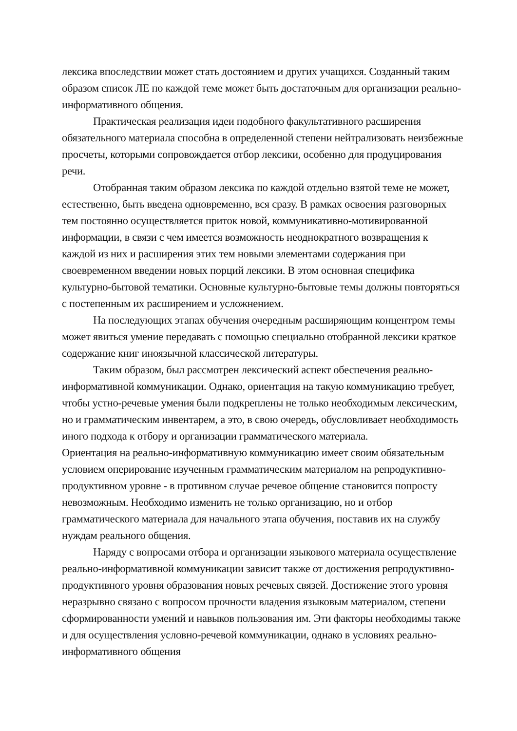лексика впоследствии может стать достоянием и других учащихся. Созданный таким образом список ЛЕ по каждой теме может быть достаточным для организации реально-информативного общения.
Практическая реализация идеи подобного факультативного расширения обязательного материала способна в определенной степени нейтрализовать неизбежные просчеты, которыми сопровождается отбор лексики, особенно для продуцирования речи.
Отобранная таким образом лексика по каждой отдельно взятой теме не может, естественно, быть введена одновременно, вся сразу. В рамках освоения разговорных тем постоянно осуществляется приток новой, коммуникативно-мотивированной информации, в связи с чем имеется возможность неоднократного возвращения к каждой из них и расширения этих тем новыми элементами содержания при своевременном введении новых порций лексики. В этом основная специфика культурно-бытовой тематики. Основные культурно-бытовые темы должны повторяться с постепенным их расширением и усложнением.
На последующих этапах обучения очередным расширяющим концентром темы может явиться умение передавать с помощью специально отобранной лексики краткое содержание книг иноязычной классической литературы.
Таким образом, был рассмотрен лексический аспект обеспечения реально-информативной коммуникации. Однако, ориентация на такую коммуникацию требует, чтобы устно-речевые умения были подкреплены не только необходимым лексическим, но и грамматическим инвентарем, а это, в свою очередь, обусловливает необходимость иного подхода к отбору и организации грамматического материала.
Ориентация на реально-информативную коммуникацию имеет своим обязательным условием оперирование изученным грамматическим материалом на репродуктивно-продуктивном уровне - в противном случае речевое общение становится попросту невозможным. Необходимо изменить не только организацию, но и отбор грамматического материала для начального этапа обучения, поставив их на службу нуждам реального общения.
Наряду с вопросами отбора и организации языкового материала осуществление реально-информативной коммуникации зависит также от достижения репродуктивно-продуктивного уровня образования новых речевых связей. Достижение этого уровня неразрывно связано с вопросом прочности владения языковым материалом, степени сформированности умений и навыков пользования им. Эти факторы необходимы также и для осуществления условно-речевой коммуникации, однако в условиях реально-информативного общения